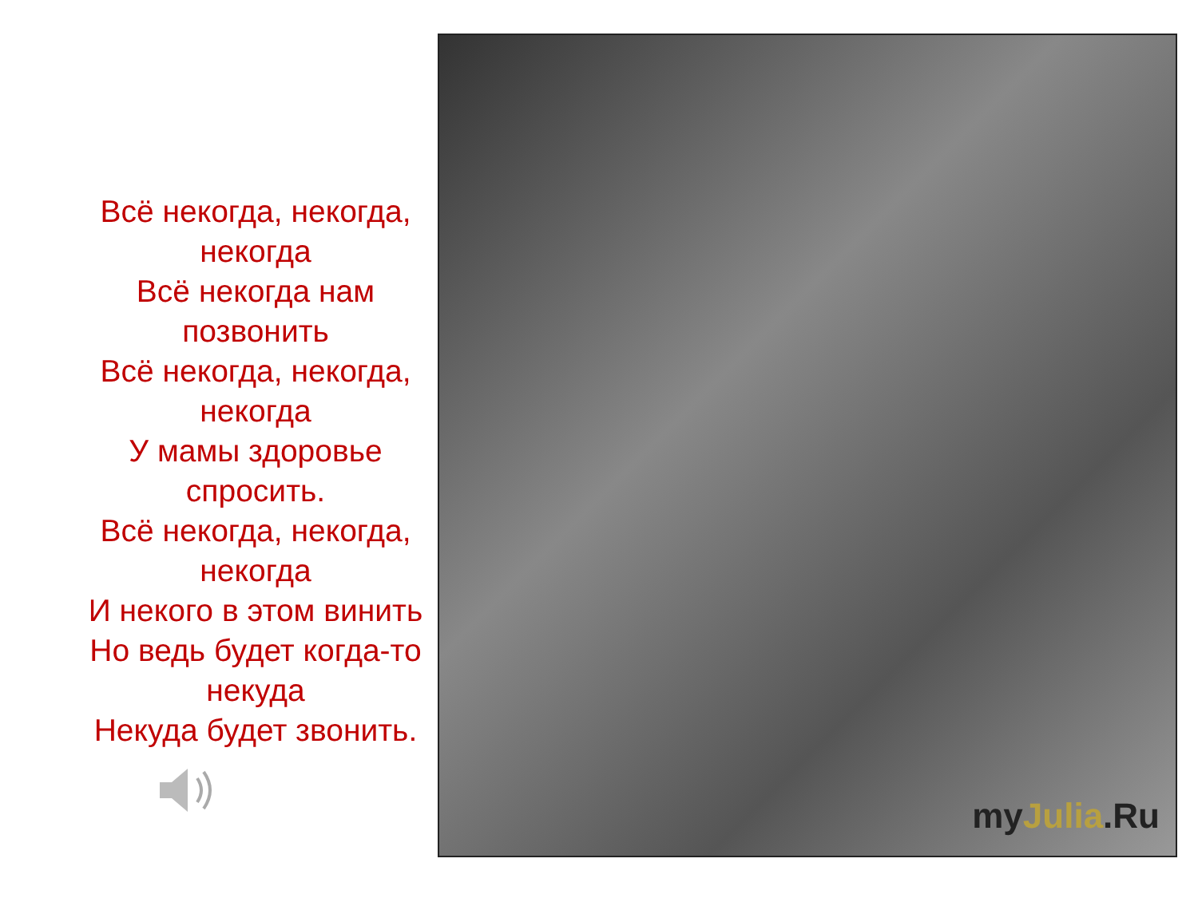Всё некогда, некогда, некогда
Всё некогда нам позвонить
Всё некогда, некогда, некогда
У мамы здоровье спросить.
Всё некогда, некогда, некогда
И некого в этом винить
Но ведь будет когда-то некуда
Некуда будет звонить.
myJulia.Ru